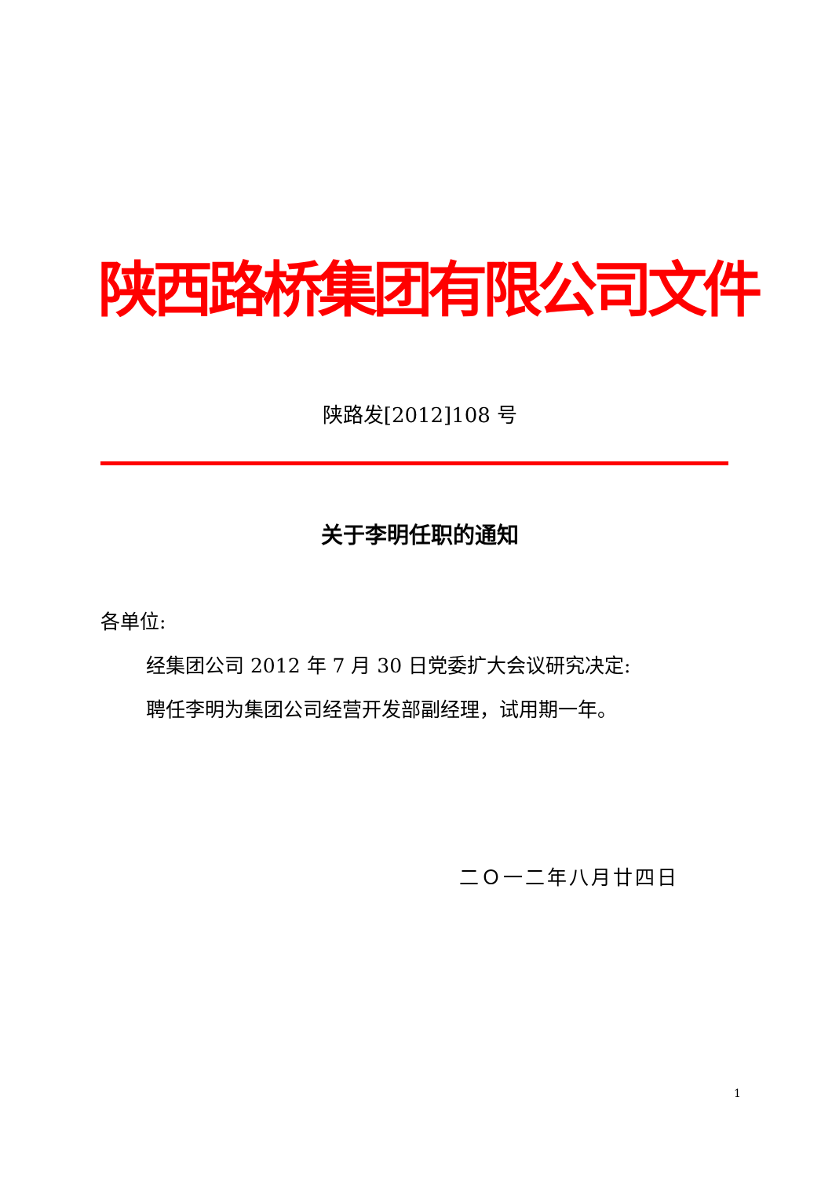陕西路桥集团有限公司文件
陕路发[2012]108 号
关于李明任职的通知
各单位:
经集团公司 2012 年 7 月 30 日党委扩大会议研究决定:
聘任李明为集团公司经营开发部副经理，试用期一年。
二Ｏ一二年八月廿四日
1